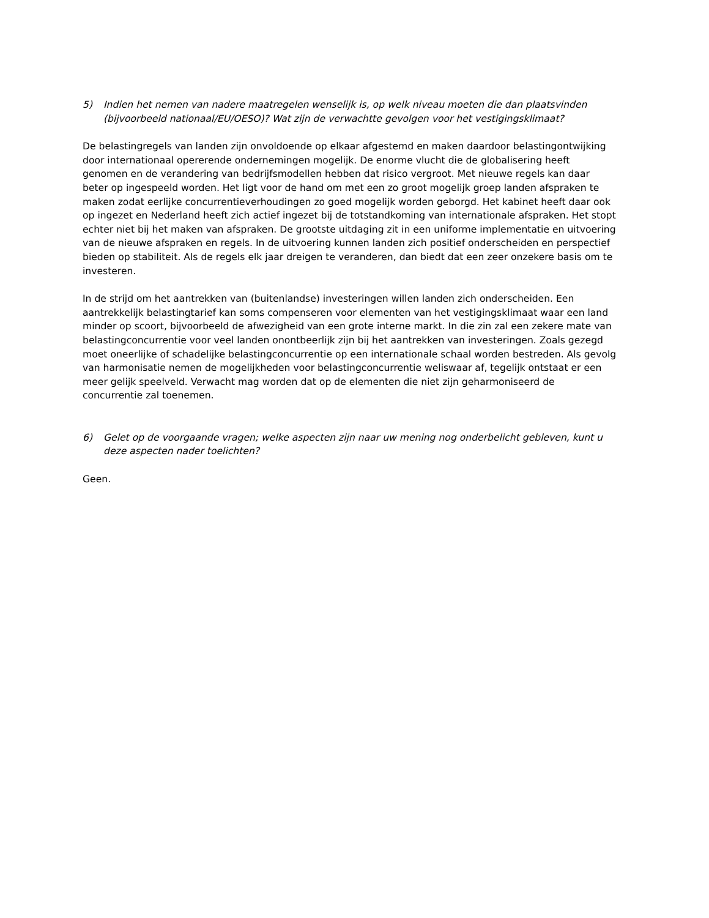5) Indien het nemen van nadere maatregelen wenselijk is, op welk niveau moeten die dan plaatsvinden (bijvoorbeeld nationaal/EU/OESO)? Wat zijn de verwachtte gevolgen voor het vestigingsklimaat?
De belastingregels van landen zijn onvoldoende op elkaar afgestemd en maken daardoor belastingontwijking door internationaal opererende ondernemingen mogelijk. De enorme vlucht die de globalisering heeft genomen en de verandering van bedrijfsmodellen hebben dat risico vergroot. Met nieuwe regels kan daar beter op ingespeeld worden. Het ligt voor de hand om met een zo groot mogelijk groep landen afspraken te maken zodat eerlijke concurrentieverhoudingen zo goed mogelijk worden geborgd. Het kabinet heeft daar ook op ingezet en Nederland heeft zich actief ingezet bij de totstandkoming van internationale afspraken. Het stopt echter niet bij het maken van afspraken. De grootste uitdaging zit in een uniforme implementatie en uitvoering van de nieuwe afspraken en regels. In de uitvoering kunnen landen zich positief onderscheiden en perspectief bieden op stabiliteit. Als de regels elk jaar dreigen te veranderen, dan biedt dat een zeer onzekere basis om te investeren.
In de strijd om het aantrekken van (buitenlandse) investeringen willen landen zich onderscheiden. Een aantrekkelijk belastingtarief kan soms compenseren voor elementen van het vestigingsklimaat waar een land minder op scoort, bijvoorbeeld de afwezigheid van een grote interne markt. In die zin zal een zekere mate van belastingconcurrentie voor veel landen onontbeerlijk zijn bij het aantrekken van investeringen. Zoals gezegd moet oneerlijke of schadelijke belastingconcurrentie op een internationale schaal worden bestreden. Als gevolg van harmonisatie nemen de mogelijkheden voor belastingconcurrentie weliswaar af, tegelijk ontstaat er een meer gelijk speelveld. Verwacht mag worden dat op de elementen die niet zijn geharmoniseerd de concurrentie zal toenemen.
6) Gelet op de voorgaande vragen; welke aspecten zijn naar uw mening nog onderbelicht gebleven, kunt u deze aspecten nader toelichten?
Geen.